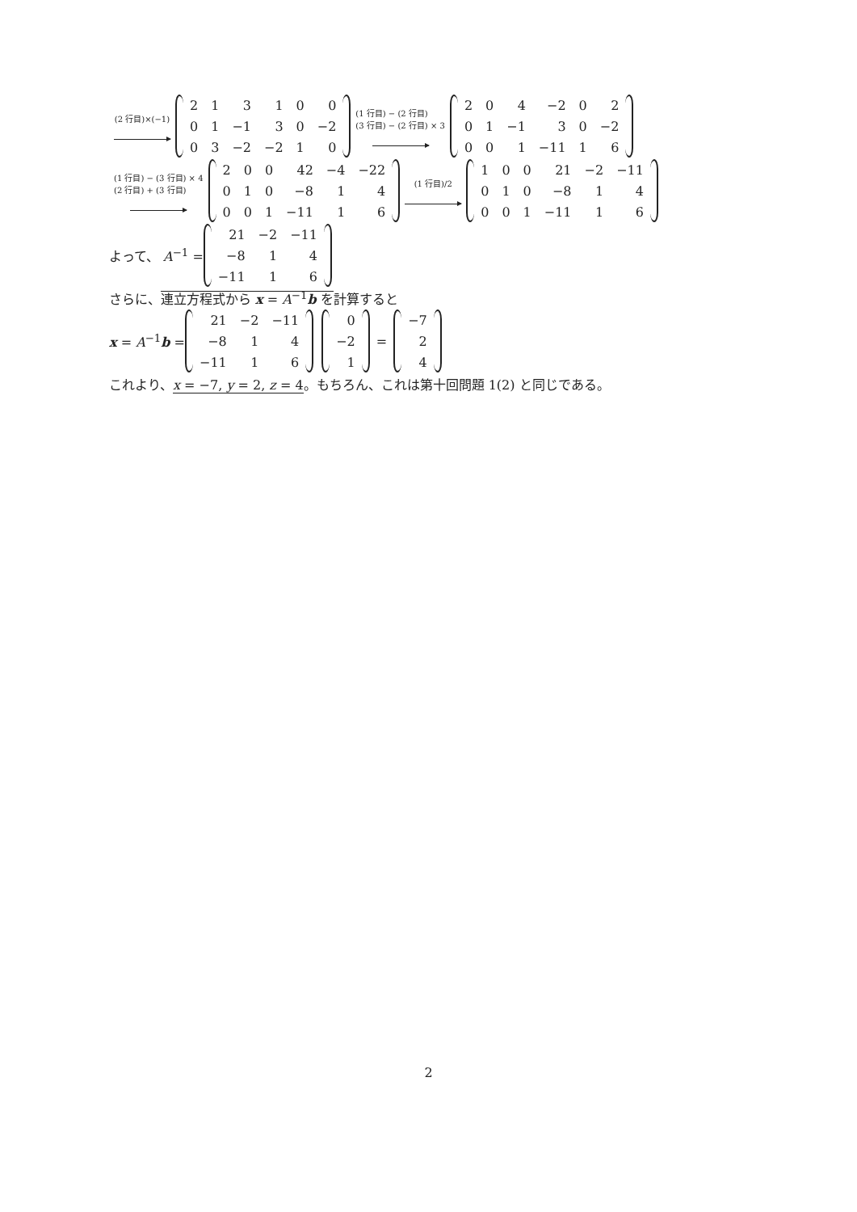(2 行目)×(−1)
| 2 | 1 | 3 | 1 | 0 | 0 |
| 0 | 1 | −1 | 3 | 0 | −2 |
| 0 | 3 | −2 | −2 | 1 | 0 |
(1 行目) − (2 行目)
(3 行目) − (2 行目) × 3
| 2 | 0 | 4 | −2 | 0 | 2 |
| 0 | 1 | −1 | 3 | 0 | −2 |
| 0 | 0 | 1 | −11 | 1 | 6 |
(1 行目) − (3 行目) × 4
(2 行目) + (3 行目)
| 2 | 0 | 0 | 42 | −4 | −22 |
| 0 | 1 | 0 | −8 | 1 | 4 |
| 0 | 0 | 1 | −11 | 1 | 6 |
(1 行目)/2
| 1 | 0 | 0 | 21 | −2 | −11 |
| 0 | 1 | 0 | −8 | 1 | 4 |
| 0 | 0 | 1 | −11 | 1 | 6 |
よって、 A<sup>−1</sup> =
| 21 | −2 | −11 |
| −8 | 1 | 4 |
| −11 | 1 | 6 |
さらに、連立方程式から x = A<sup>−1</sup>b を計算すると
x = A<sup>−1</sup>b =
| 21 | −2 | −11 |
| −8 | 1 | 4 |
| −11 | 1 | 6 |
| 0 |
| −2 |
| 1 |
=
| −7 |
| 2 |
| 4 |
これより、x = −7, y = 2, z = 4。もちろん、これは第十回問題 1(2) と同じである。
2